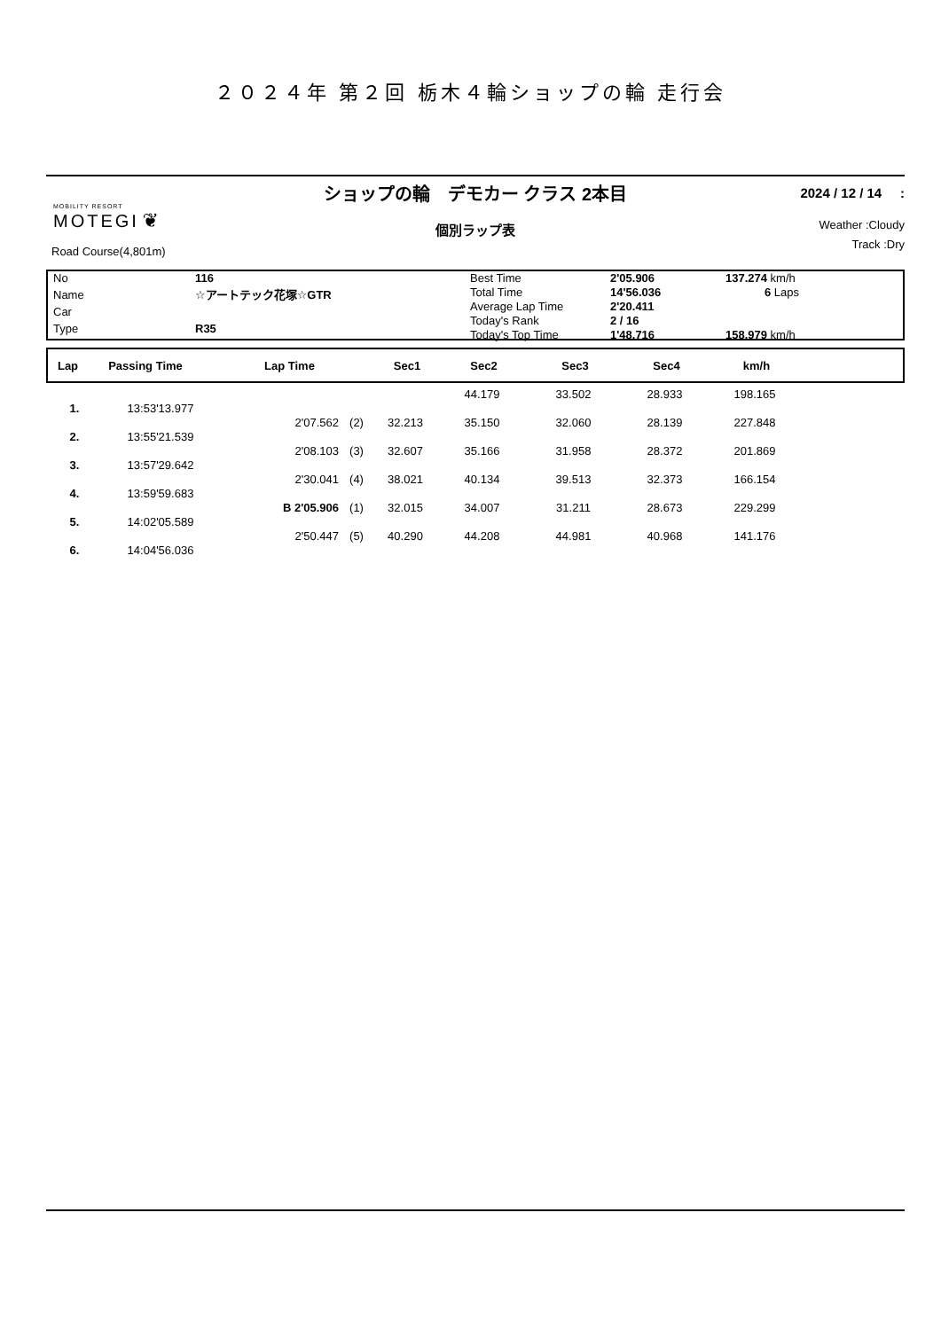２０２４年 第２回 栃木４輪ショップの輪 走行会
MOBILITY RESORT
MOTEGI ❦
Road Course(4,801m)
ショップの輪　デモカー クラス 2本目
個別ラップ表
2024 / 12 / 14 :
Weather :Cloudy
Track :Dry
| No | 116 |
| Name | ☆アートテック花塚☆GTR |
| Car | |
| Type | R35 |
| Best Time | 2'05.906 | 137.274 km/h |
| Total Time | 14'56.036 | 6 Laps |
| Average Lap Time | 2'20.411 | |
| Today's Rank | 2 / 16 | |
| Today's Top Time | 1'48.716 | 158.979 km/h |
| Lap | Passing Time | Lap Time | Sec1 | Sec2 | Sec3 | Sec4 | km/h | |
| --- | --- | --- | --- | --- | --- | --- | --- | --- |
| | | | | | 44.179 | 33.502 | 28.933 | 198.165 | |
| 1. | 13:53'13.977 | | | | | | | | |
| | | 2'07.562 | (2) | 32.213 | 35.150 | 32.060 | 28.139 | 227.848 | |
| 2. | 13:55'21.539 | | | | | | | | |
| | | 2'08.103 | (3) | 32.607 | 35.166 | 31.958 | 28.372 | 201.869 | |
| 3. | 13:57'29.642 | | | | | | | | |
| | | 2'30.041 | (4) | 38.021 | 40.134 | 39.513 | 32.373 | 166.154 | |
| 4. | 13:59'59.683 | | | | | | | | |
| | | B 2'05.906 | (1) | 32.015 | 34.007 | 31.211 | 28.673 | 229.299 | |
| 5. | 14:02'05.589 | | | | | | | | |
| | | 2'50.447 | (5) | 40.290 | 44.208 | 44.981 | 40.968 | 141.176 | |
| 6. | 14:04'56.036 | | | | | | | | |